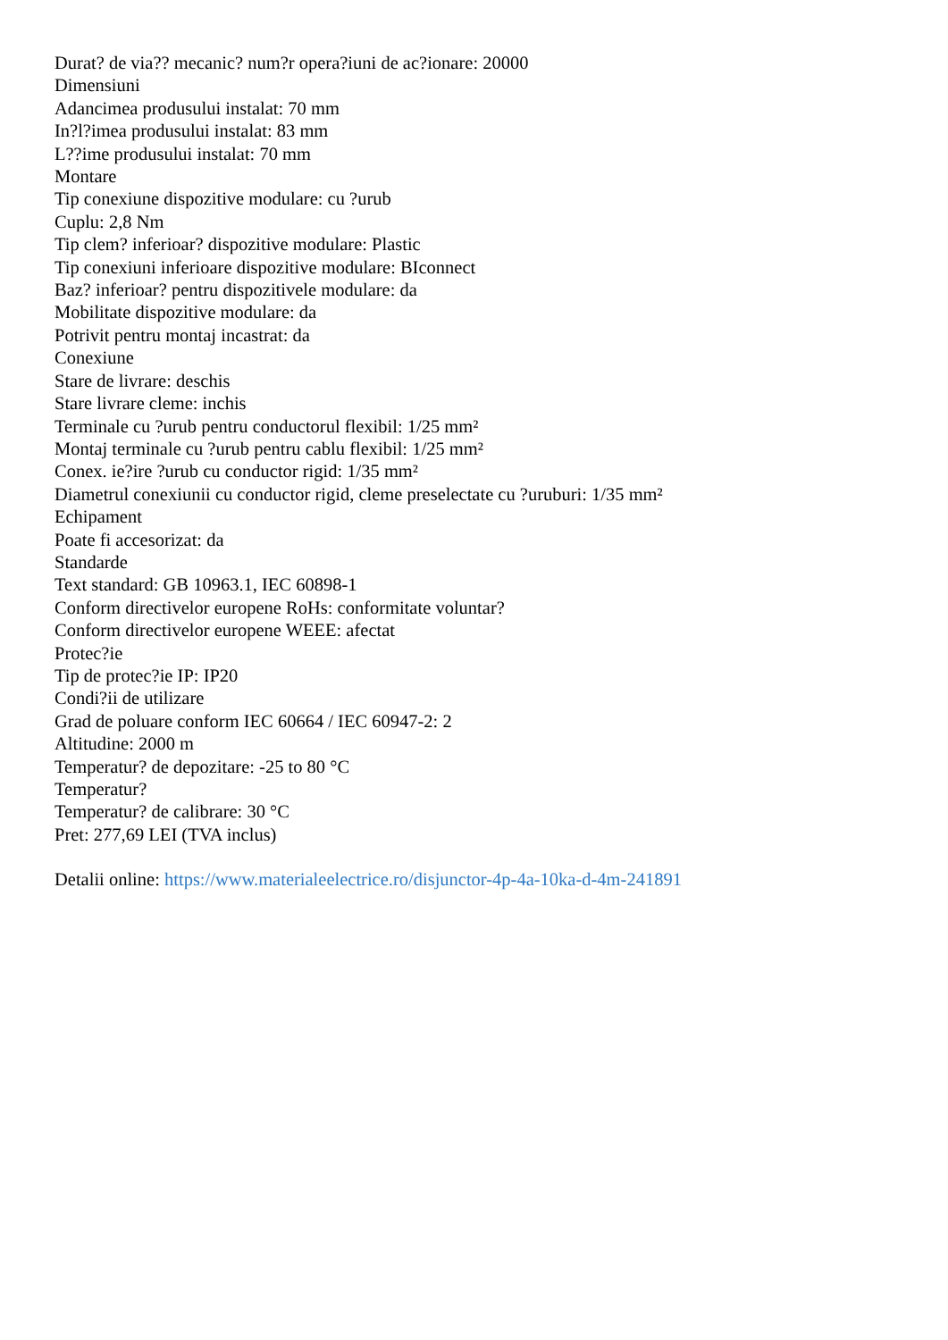Durat? de via?? mecanic? num?r opera?iuni de ac?ionare: 20000
Dimensiuni
Adancimea produsului instalat: 70 mm
In?l?imea produsului instalat: 83 mm
L??ime produsului instalat: 70 mm
Montare
Tip conexiune dispozitive modulare: cu ?urub
Cuplu: 2,8 Nm
Tip clem? inferioar? dispozitive modulare: Plastic
Tip conexiuni inferioare dispozitive modulare: BIconnect
Baz? inferioar? pentru dispozitivele modulare: da
Mobilitate dispozitive modulare: da
Potrivit pentru montaj incastrat: da
Conexiune
Stare de livrare: deschis
Stare livrare cleme: inchis
Terminale cu ?urub pentru conductorul flexibil: 1/25 mm²
Montaj terminale cu ?urub pentru cablu flexibil: 1/25 mm²
Conex. ie?ire ?urub cu conductor rigid: 1/35 mm²
Diametrul conexiunii cu conductor rigid, cleme preselectate cu ?uruburi: 1/35 mm²
Echipament
Poate fi accesorizat: da
Standarde
Text standard: GB 10963.1, IEC 60898-1
Conform directivelor europene RoHs: conformitate voluntar?
Conform directivelor europene WEEE: afectat
Protec?ie
Tip de protec?ie IP: IP20
Condi?ii de utilizare
Grad de poluare conform IEC 60664 / IEC 60947-2: 2
Altitudine: 2000 m
Temperatur? de depozitare: -25 to 80 °C
Temperatur?
Temperatur? de calibrare: 30 °C
Pret: 277,69 LEI (TVA inclus)
Detalii online: https://www.materialeelectrice.ro/disjunctor-4p-4a-10ka-d-4m-241891